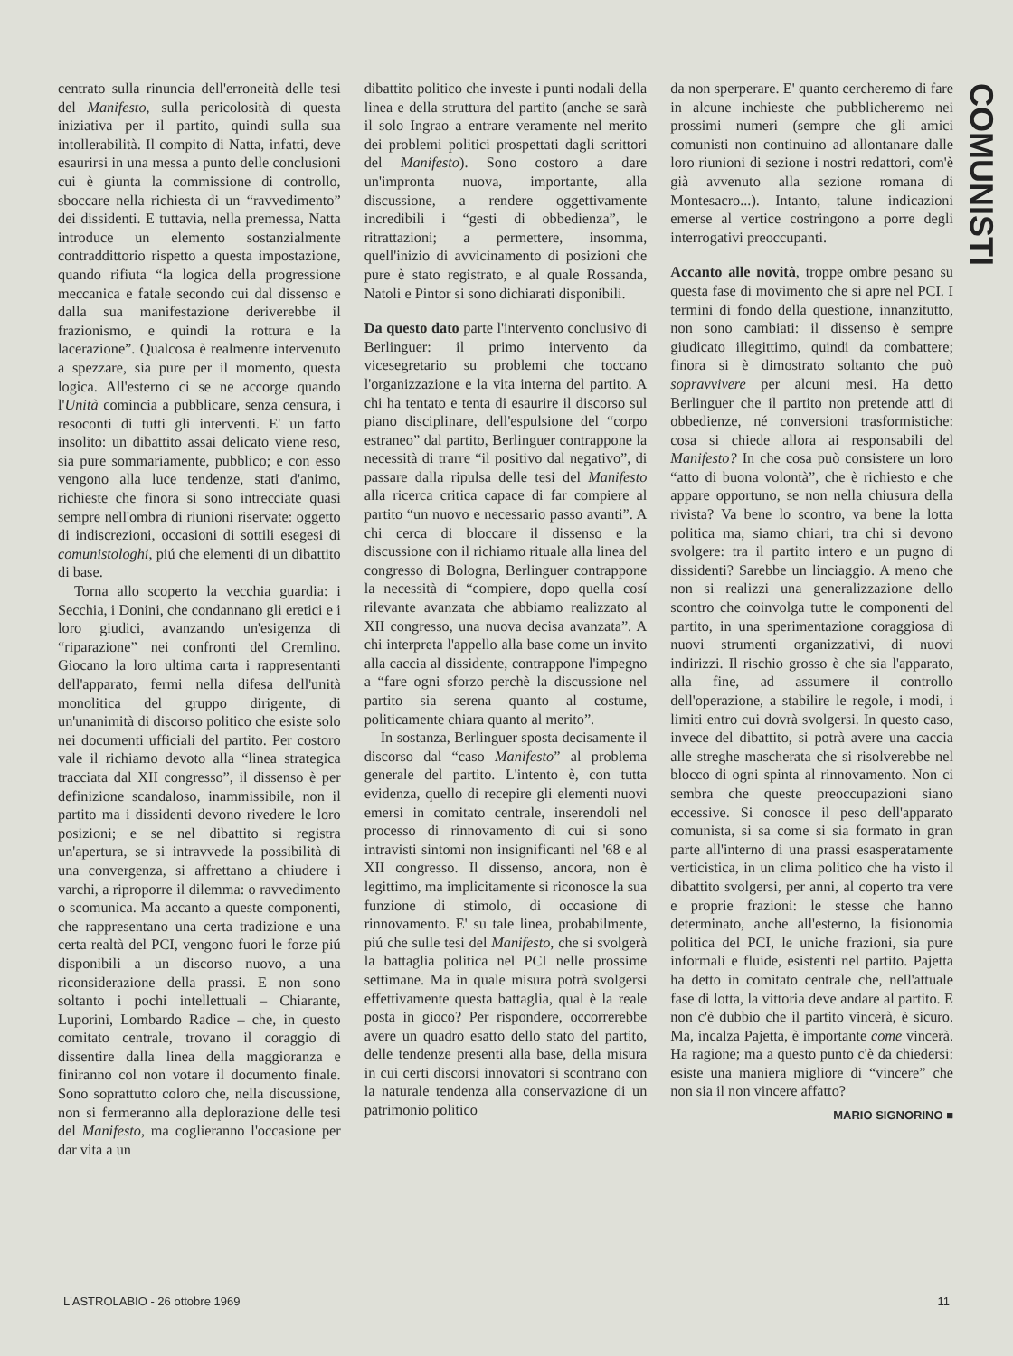COMUNISTI
centrato sulla rinuncia dell'erroneità delle tesi del Manifesto, sulla pericolosità di questa iniziativa per il partito, quindi sulla sua intollerabilità. Il compito di Natta, infatti, deve esaurirsi in una messa a punto delle conclusioni cui è giunta la commissione di controllo, sboccare nella richiesta di un “ravvedimento” dei dissidenti. E tuttavia, nella premessa, Natta introduce un elemento sostanzialmente contraddittorio rispetto a questa impostazione, quando rifiuta “la logica della progressione meccanica e fatale secondo cui dal dissenso e dalla sua manifestazione deriverebbe il frazionismo, e quindi la rottura e la lacerazione”. Qualcosa è realmente intervenuto a spezzare, sia pure per il momento, questa logica. All'esterno ci se ne accorge quando l'Unità comincia a pubblicare, senza censura, i resoconti di tutti gli interventi. E' un fatto insolito: un dibattito assai delicato viene reso, sia pure sommariamente, pubblico; e con esso vengono alla luce tendenze, stati d'animo, richieste che finora si sono intrecciate quasi sempre nell'ombra di riunioni riservate: oggetto di indiscrezioni, occasioni di sottili esegesi di comunistologhi, piú che elementi di un dibattito di base.
Torna allo scoperto la vecchia guardia: i Secchia, i Donini, che condannano gli eretici e i loro giudici, avanzando un'esigenza di “riparazione” nei confronti del Cremlino. Giocano la loro ultima carta i rappresentanti dell'apparato, fermi nella difesa dell'unità monolitica del gruppo dirigente, di un'unanimità di discorso politico che esiste solo nei documenti ufficiali del partito. Per costoro vale il richiamo devoto alla “linea strategica tracciata dal XII congresso”, il dissenso è per definizione scandaloso, inammissibile, non il partito ma i dissidenti devono rivedere le loro posizioni; e se nel dibattito si registra un'apertura, se si intravvede la possibilità di una convergenza, si affrettano a chiudere i varchi, a riproporre il dilemma: o ravvedimento o scomunica. Ma accanto a queste componenti, che rappresentano una certa tradizione e una certa realtà del PCI, vengono fuori le forze piú disponibili a un discorso nuovo, a una riconsiderazione della prassi. E non sono soltanto i pochi intellettuali – Chiarante, Luporini, Lombardo Radice – che, in questo comitato centrale, trovano il coraggio di dissentire dalla linea della maggioranza e finiranno col non votare il documento finale. Sono soprattutto coloro che, nella discussione, non si fermeranno alla deplorazione delle tesi del Manifesto, ma coglieranno l'occasione per dar vita a un
dibattito politico che investe i punti nodali della linea e della struttura del partito (anche se sarà il solo Ingrao a entrare veramente nel merito dei problemi politici prospettati dagli scrittori del Manifesto). Sono costoro a dare un'impronta nuova, importante, alla discussione, a rendere oggettivamente incredibili i “gesti di obbedienza”, le ritrattazioni; a permettere, insomma, quell'inizio di avvicinamento di posizioni che pure è stato registrato, e al quale Rossanda, Natoli e Pintor si sono dichiarati disponibili.
Da questo dato parte l'intervento conclusivo di Berlinguer: il primo intervento da vicesegretario su problemi che toccano l'organizzazione e la vita interna del partito. A chi ha tentato e tenta di esaurire il discorso sul piano disciplinare, dell'espulsione del “corpo estraneo” dal partito, Berlinguer contrappone la necessità di trarre “il positivo dal negativo”, di passare dalla ripulsa delle tesi del Manifesto alla ricerca critica capace di far compiere al partito “un nuovo e necessario passo avanti”. A chi cerca di bloccare il dissenso e la discussione con il richiamo rituale alla linea del congresso di Bologna, Berlinguer contrappone la necessità di “compiere, dopo quella cosí rilevante avanzata che abbiamo realizzato al XII congresso, una nuova decisa avanzata”. A chi interpreta l'appello alla base come un invito alla caccia al dissidente, contrappone l'impegno a “fare ogni sforzo perchè la discussione nel partito sia serena quanto al costume, politicamente chiara quanto al merito”.
In sostanza, Berlinguer sposta decisamente il discorso dal “caso Manifesto” al problema generale del partito. L'intento è, con tutta evidenza, quello di recepire gli elementi nuovi emersi in comitato centrale, inserendoli nel processo di rinnovamento di cui si sono intravisti sintomi non insignificanti nel '68 e al XII congresso. Il dissenso, ancora, non è legittimo, ma implicitamente si riconosce la sua funzione di stimolo, di occasione di rinnovamento. E' su tale linea, probabilmente, piú che sulle tesi del Manifesto, che si svolgerà la battaglia politica nel PCI nelle prossime settimane. Ma in quale misura potrà svolgersi effettivamente questa battaglia, qual è la reale posta in gioco? Per rispondere, occorrerebbe avere un quadro esatto dello stato del partito, delle tendenze presenti alla base, della misura in cui certi discorsi innovatori si scontrano con la naturale tendenza alla conservazione di un patrimonio politico
da non sperperare. E' quanto cercheremo di fare in alcune inchieste che pubblicheremo nei prossimi numeri (sempre che gli amici comunisti non continuino ad allontanare dalle loro riunioni di sezione i nostri redattori, com'è già avvenuto alla sezione romana di Montesacro...). Intanto, talune indicazioni emerse al vertice costringono a porre degli interrogativi preoccupanti.
Accanto alle novità, troppe ombre pesano su questa fase di movimento che si apre nel PCI. I termini di fondo della questione, innanzitutto, non sono cambiati: il dissenso è sempre giudicato illegittimo, quindi da combattere; finora si è dimostrato soltanto che può sopravvivere per alcuni mesi. Ha detto Berlinguer che il partito non pretende atti di obbedienze, né conversioni trasformistiche: cosa si chiede allora ai responsabili del Manifesto? In che cosa può consistere un loro “atto di buona volontà”, che è richiesto e che appare opportuno, se non nella chiusura della rivista? Va bene lo scontro, va bene la lotta politica ma, siamo chiari, tra chi si devono svolgere: tra il partito intero e un pugno di dissidenti? Sarebbe un linciaggio. A meno che non si realizzi una generalizzazione dello scontro che coinvolga tutte le componenti del partito, in una sperimentazione coraggiosa di nuovi strumenti organizzativi, di nuovi indirizzi. Il rischio grosso è che sia l'apparato, alla fine, ad assumere il controllo dell'operazione, a stabilire le regole, i modi, i limiti entro cui dovrà svolgersi. In questo caso, invece del dibattito, si potrà avere una caccia alle streghe mascherata che si risolverebbe nel blocco di ogni spinta al rinnovamento. Non ci sembra che queste preoccupazioni siano eccessive. Si conosce il peso dell'apparato comunista, si sa come si sia formato in gran parte all'interno di una prassi esasperatamente verticistica, in un clima politico che ha visto il dibattito svolgersi, per anni, al coperto tra vere e proprie frazioni: le stesse che hanno determinato, anche all'esterno, la fisionomia politica del PCI, le uniche frazioni, sia pure informali e fluide, esistenti nel partito. Pajetta ha detto in comitato centrale che, nell'attuale fase di lotta, la vittoria deve andare al partito. E non c'è dubbio che il partito vincerà, è sicuro. Ma, incalza Pajetta, è importante come vincerà. Ha ragione; ma a questo punto c'è da chiedersi: esiste una maniera migliore di “vincere” che non sia il non vincere affatto?
MARIO SIGNORINO ■
L'ASTROLABIO - 26 ottobre 1969 11